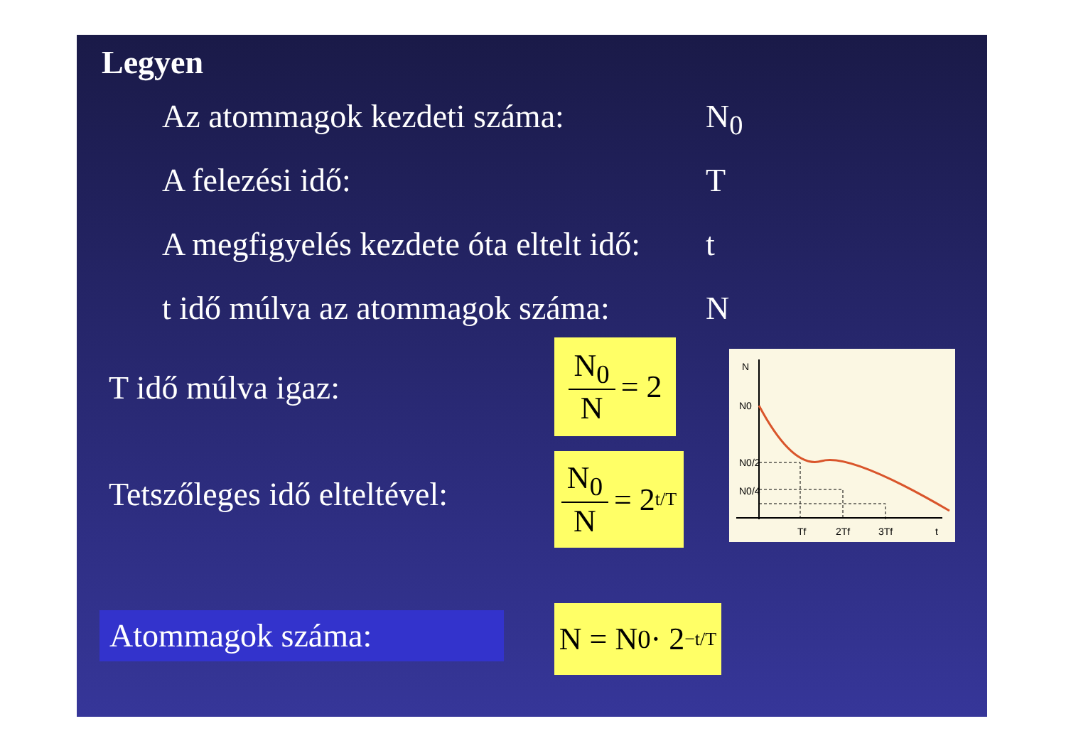Legyen
Az atommagok kezdeti száma: N<sub>0</sub>
A felezési idő: T
A megfigyelés kezdete óta eltelt idő: t
t idő múlva az atommagok száma: N
T idő múlva igaz:
N<sub>0</sub> N = 2
Tetszőleges idő elteltével:
N<sub>0</sub> N = 2<sup>t/T</sup>
Atommagok száma:
N = N<sub>0</sub> · 2<sup>−t/T</sup>
N
N0
N0/2
N0/4
Tf
2Tf
3Tf
t